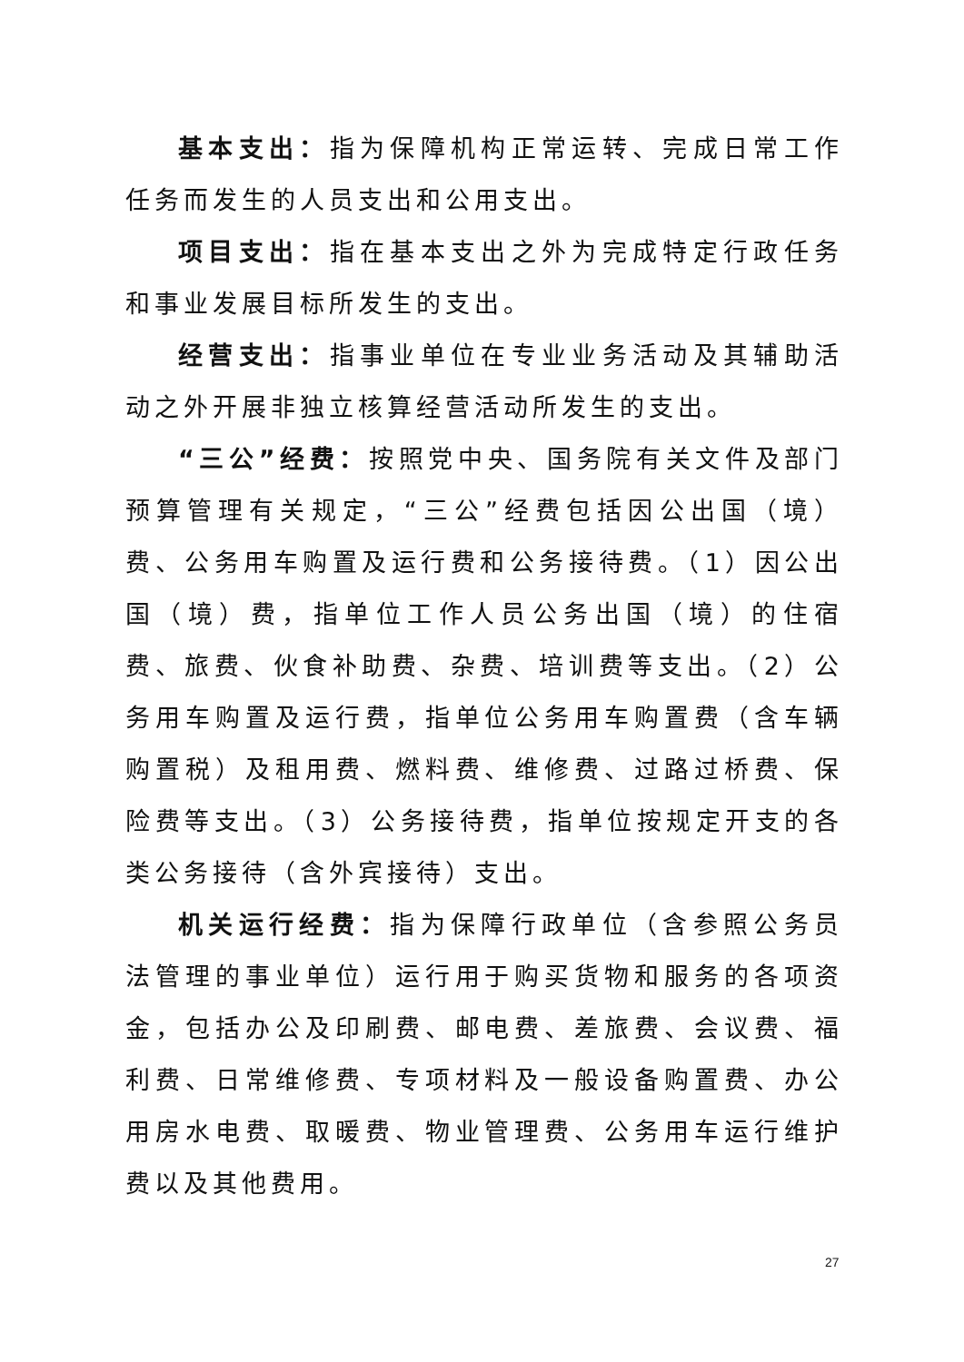基本支出：指为保障机构正常运转、完成日常工作任务而发生的人员支出和公用支出。
项目支出：指在基本支出之外为完成特定行政任务和事业发展目标所发生的支出。
经营支出：指事业单位在专业业务活动及其辅助活动之外开展非独立核算经营活动所发生的支出。
“三公”经费：按照党中央、国务院有关文件及部门预算管理有关规定，“三公”经费包括因公出国（境）费、公务用车购置及运行费和公务接待费。（1）因公出国（境）费，指单位工作人员公务出国（境）的住宿费、旅费、伙食补助费、杂费、培训费等支出。（2）公务用车购置及运行费，指单位公务用车购置费（含车辆购置税）及租用费、燃料费、维修费、过路过桥费、保险费等支出。（3）公务接待费，指单位按规定开支的各类公务接待（含外宾接待）支出。
机关运行经费：指为保障行政单位（含参照公务员法管理的事业单位）运行用于购买货物和服务的各项资金，包括办公及印刷费、邮电费、差旅费、会议费、福利费、日常维修费、专项材料及一般设备购置费、办公用房水电费、取暖费、物业管理费、公务用车运行维护费以及其他费用。
27